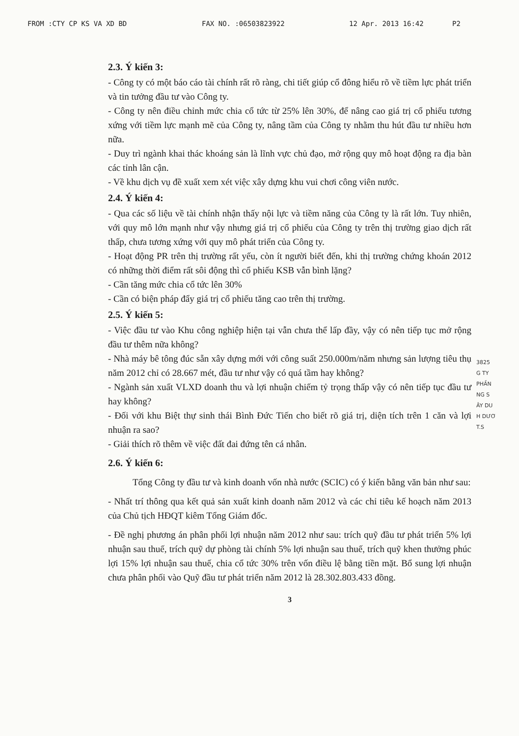FROM :CTY CP KS VA XD BD FAX NO. :06503823922 12 Apr. 2013 16:42 P2
2.3. Ý kiến 3:
- Công ty có một báo cáo tài chính rất rõ ràng, chi tiết giúp cổ đông hiểu rõ về tiềm lực phát triển và tin tưởng đầu tư vào Công ty.
- Công ty nên điều chỉnh mức chia cổ tức từ 25% lên 30%, để nâng cao giá trị cổ phiếu tương xứng với tiềm lực mạnh mẽ của Công ty, nâng tầm của Công ty nhằm thu hút đầu tư nhiều hơn nữa.
- Duy trì ngành khai thác khoáng sản là lĩnh vực chủ đạo, mở rộng quy mô hoạt động ra địa bàn các tỉnh lân cận.
- Về khu dịch vụ đề xuất xem xét việc xây dựng khu vui chơi công viên nước.
2.4. Ý kiến 4:
- Qua các số liệu về tài chính nhận thấy nội lực và tiềm năng của Công ty là rất lớn. Tuy nhiên, với quy mô lớn mạnh như vậy nhưng giá trị cổ phiếu của Công ty trên thị trường giao dịch rất thấp, chưa tương xứng với quy mô phát triển của Công ty.
- Hoạt động PR trên thị trường rất yếu, còn ít người biết đến, khi thị trường chứng khoán 2012 có những thời điểm rất sôi động thì cổ phiếu KSB vẫn bình lặng?
- Cần tăng mức chia cổ tức lên 30%
- Cần có biện pháp đẩy giá trị cổ phiếu tăng cao trên thị trường.
2.5. Ý kiến 5:
- Việc đầu tư vào Khu công nghiệp hiện tại vẫn chưa thể lấp đầy, vậy có nên tiếp tục mở rộng đầu tư thêm nữa không?
- Nhà máy bê tông đúc sẵn xây dựng mới với công suất 250.000m/năm nhưng sản lượng tiêu thụ năm 2012 chỉ có 28.667 mét, đầu tư như vậy có quá tầm hay không?
- Ngành sản xuất VLXD doanh thu và lợi nhuận chiếm tỷ trọng thấp vậy có nên tiếp tục đầu tư hay không?
- Đối với khu Biệt thự sinh thái Bình Đức Tiến cho biết rõ giá trị, diện tích trên 1 căn và lợi nhuận ra sao?
- Giải thích rõ thêm về việc đất đai đứng tên cá nhân.
2.6. Ý kiến 6:
Tổng Công ty đầu tư và kinh doanh vốn nhà nước (SCIC) có ý kiến bằng văn bản như sau:
- Nhất trí thông qua kết quả sản xuất kinh doanh năm 2012 và các chỉ tiêu kế hoạch năm 2013 của Chủ tịch HĐQT kiêm Tổng Giám đốc.
- Đề nghị phương án phân phối lợi nhuận năm 2012 như sau: trích quỹ đầu tư phát triển 5% lợi nhuận sau thuế, trích quỹ dự phòng tài chính 5% lợi nhuận sau thuế, trích quỹ khen thưởng phúc lợi 15% lợi nhuận sau thuế, chia cổ tức 30% trên vốn điều lệ bằng tiền mặt. Bổ sung lợi nhuận chưa phân phối vào Quỹ đầu tư phát triển năm 2012 là 28.302.803.433 đồng.
3
3825
G TY
PHẦN
NG S
ÂY DU
H DƯƠ
T.S